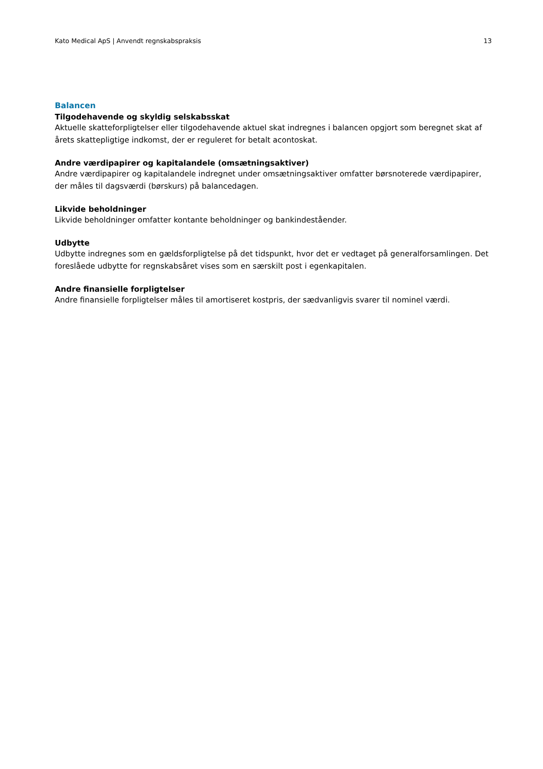Kato Medical ApS | Anvendt regnskabspraksis 13
Balancen
Tilgodehavende og skyldig selskabsskat
Aktuelle skatteforpligtelser eller tilgodehavende aktuel skat indregnes i balancen opgjort som beregnet skat af årets skattepligtige indkomst, der er reguleret for betalt acontoskat.
Andre værdipapirer og kapitalandele (omsætningsaktiver)
Andre værdipapirer og kapitalandele indregnet under omsætningsaktiver omfatter børsnoterede værdipapirer, der måles til dagsværdi (børskurs) på balancedagen.
Likvide beholdninger
Likvide beholdninger omfatter kontante beholdninger og bankindeståender.
Udbytte
Udbytte indregnes som en gældsforpligtelse på det tidspunkt, hvor det er vedtaget på generalforsamlingen. Det foreslåede udbytte for regnskabsåret vises som en særskilt post i egenkapitalen.
Andre finansielle forpligtelser
Andre finansielle forpligtelser måles til amortiseret kostpris, der sædvanligvis svarer til nominel værdi.